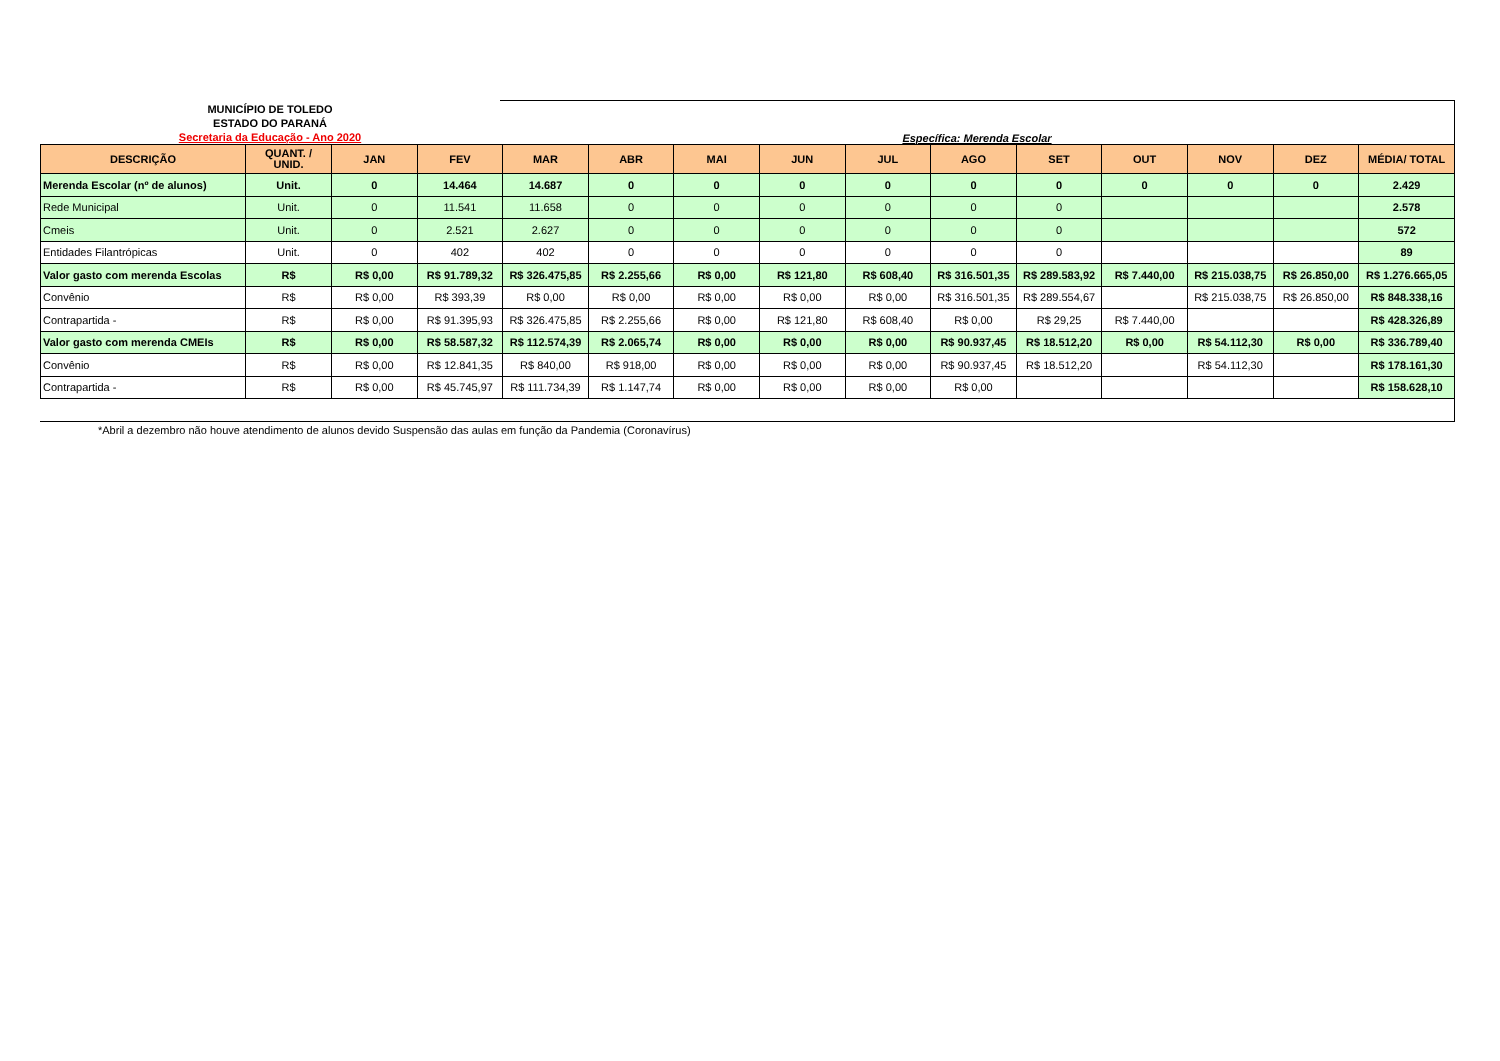MUNICÍPIO DE TOLEDO
ESTADO DO PARANÁ
Secretaria da Educação - Ano 2020
Específica: Merenda Escolar
| DESCRIÇÃO | QUANT. / UNID. | JAN | FEV | MAR | ABR | MAI | JUN | JUL | AGO | SET | OUT | NOV | DEZ | MÉDIA/ TOTAL |
| --- | --- | --- | --- | --- | --- | --- | --- | --- | --- | --- | --- | --- | --- | --- |
| Merenda Escolar (nº de alunos) | Unit. | 0 | 14.464 | 14.687 | 0 | 0 | 0 | 0 | 0 | 0 | 0 | 0 | 0 | 2.429 |
| Rede Municipal | Unit. | 0 | 11.541 | 11.658 | 0 | 0 | 0 | 0 | 0 | 0 | | | | 2.578 |
| Cmeis | Unit. | 0 | 2.521 | 2.627 | 0 | 0 | 0 | 0 | 0 | 0 | | | | 572 |
| Entidades Filantrópicas | Unit. | 0 | 402 | 402 | 0 | 0 | 0 | 0 | 0 | 0 | | | | 89 |
| Valor gasto com merenda Escolas | R$ | R$ 0,00 | R$ 91.789,32 | R$ 326.475,85 | R$ 2.255,66 | R$ 0,00 | R$ 121,80 | R$ 608,40 | R$ 316.501,35 | R$ 289.583,92 | R$ 7.440,00 | R$ 215.038,75 | R$ 26.850,00 | R$ 1.276.665,05 |
| Convênio | R$ | R$ 0,00 | R$ 393,39 | R$ 0,00 | R$ 0,00 | R$ 0,00 | R$ 0,00 | R$ 0,00 | R$ 316.501,35 | R$ 289.554,67 | | R$ 215.038,75 | R$ 26.850,00 | R$ 848.338,16 |
| Contrapartida - | R$ | R$ 0,00 | R$ 91.395,93 | R$ 326.475,85 | R$ 2.255,66 | R$ 0,00 | R$ 121,80 | R$ 608,40 | R$ 0,00 | R$ 29,25 | R$ 7.440,00 | | | R$ 428.326,89 |
| Valor gasto com merenda CMEIs | R$ | R$ 0,00 | R$ 58.587,32 | R$ 112.574,39 | R$ 2.065,74 | R$ 0,00 | R$ 0,00 | R$ 0,00 | R$ 90.937,45 | R$ 18.512,20 | R$ 0,00 | R$ 54.112,30 | R$ 0,00 | R$ 336.789,40 |
| Convênio | R$ | R$ 0,00 | R$ 12.841,35 | R$ 840,00 | R$ 918,00 | R$ 0,00 | R$ 0,00 | R$ 0,00 | R$ 90.937,45 | R$ 18.512,20 | | R$ 54.112,30 | | R$ 178.161,30 |
| Contrapartida - | R$ | R$ 0,00 | R$ 45.745,97 | R$ 111.734,39 | R$ 1.147,74 | R$ 0,00 | R$ 0,00 | R$ 0,00 | R$ 0,00 | | | | | R$ 158.628,10 |
*Abril a dezembro não houve atendimento de alunos devido Suspensão das aulas em função da Pandemia (Coronavírus)